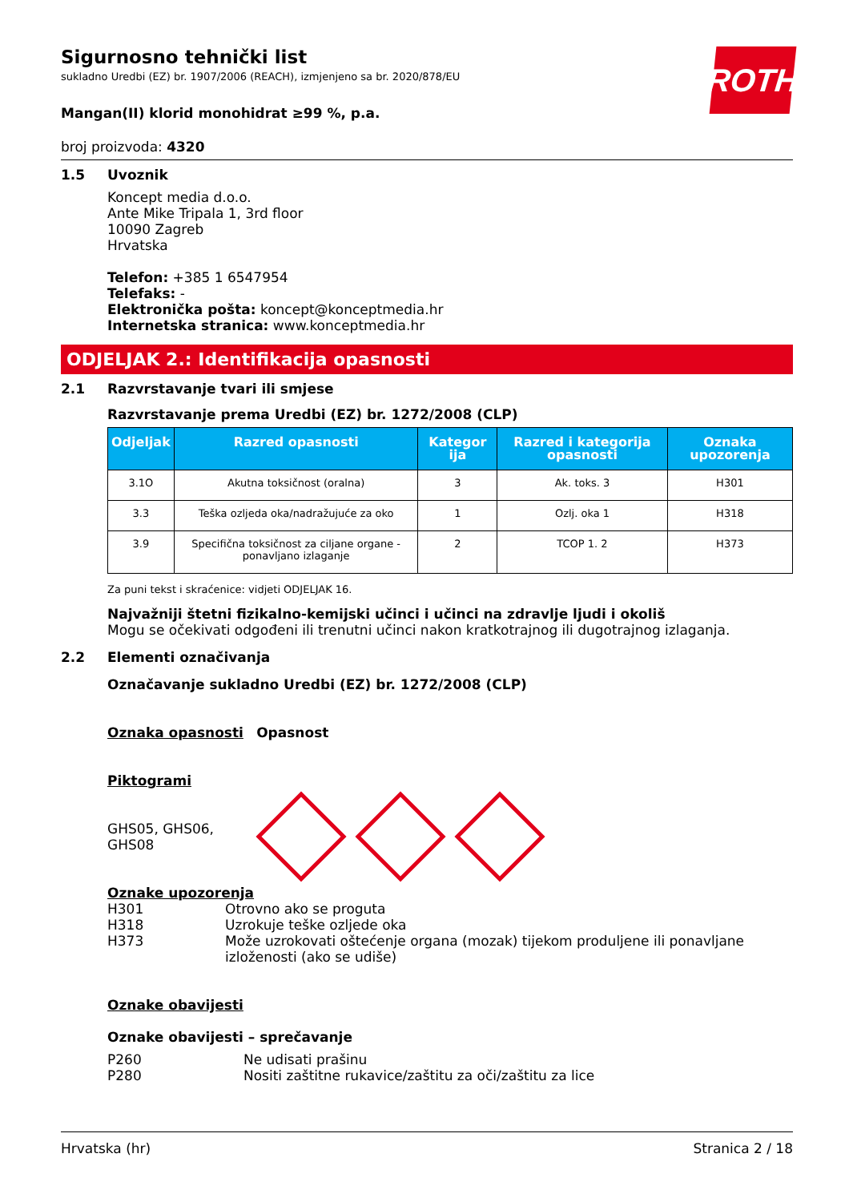ROTH
Sigurnosno tehnički list
sukladno Uredbi (EZ) br. 1907/2006 (REACH), izmjenjeno sa br. 2020/878/EU
Mangan(II) klorid monohidrat ≥99 %, p.a.
broj proizvoda: 4320
1.5 Uvoznik
Koncept media d.o.o.
Ante Mike Tripala 1, 3rd floor
10090 Zagreb
Hrvatska
Telefon: +385 1 6547954
Telefaks: -
Elektronička pošta: koncept@konceptmedia.hr
Internetska stranica: www.konceptmedia.hr
ODJELJAK 2.: Identifikacija opasnosti
2.1 Razvrstavanje tvari ili smjese
Razvrstavanje prema Uredbi (EZ) br. 1272/2008 (CLP)
| Odjeljak | Razred opasnosti | Kategor ija | Razred i kategorija opasnosti | Oznaka upozorenja |
| --- | --- | --- | --- | --- |
| 3.1O | Akutna toksičnost (oralna) | 3 | Ak. toks. 3 | H301 |
| 3.3 | Teška ozljeda oka/nadražujuće za oko | 1 | Ozlj. oka 1 | H318 |
| 3.9 | Specifična toksičnost za ciljane organe - ponavljano izlaganje | 2 | TCOP 1. 2 | H373 |
Za puni tekst i skraćenice: vidjeti ODJELJAK 16.
Najvažniji štetni fizikalno-kemijski učinci i učinci na zdravlje ljudi i okoliš
Mogu se očekivati odgođeni ili trenutni učinci nakon kratkotrajnog ili dugotrajnog izlaganja.
2.2 Elementi označivanja
Označavanje sukladno Uredbi (EZ) br. 1272/2008 (CLP)
Oznaka opasnosti Opasnost
Piktogrami
GHS05, GHS06,
GHS08
Oznake upozorenja
H301
H318
H373
Otrovno ako se proguta
Uzrokuje teške ozljede oka
Može uzrokovati oštećenje organa (mozak) tijekom produljene ili ponavljane izloženosti (ako se udiše)
Oznake obavijesti
Oznake obavijesti – sprečavanje
P260
P280
Ne udisati prašinu
Nositi zaštitne rukavice/zaštitu za oči/zaštitu za lice
Hrvatska (hr) Stranica 2 / 18